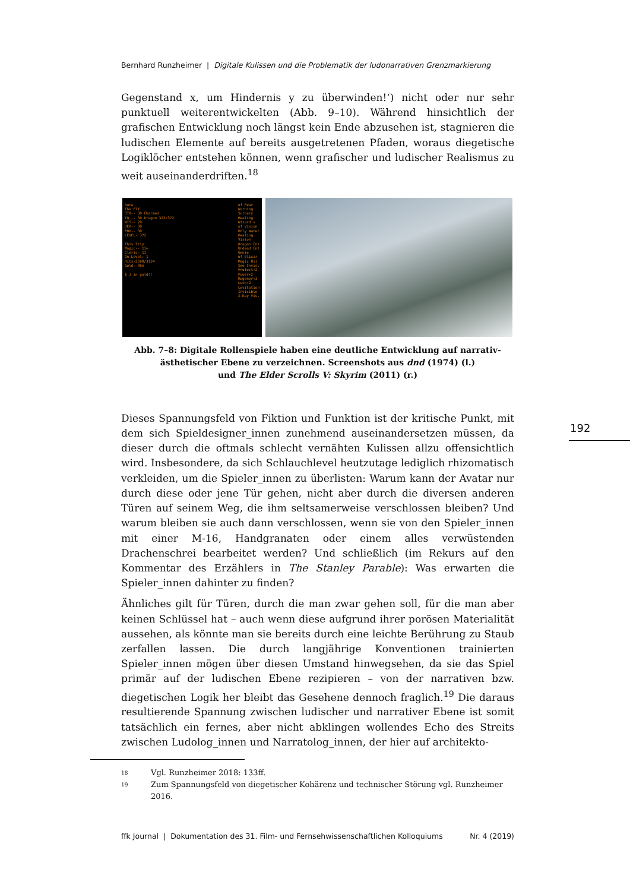Bernhard Runzheimer | Digitale Kulissen und die Problematik der ludonarrativen Grenzmarkierung
Gegenstand x, um Hindernis y zu überwinden!‘) nicht oder nur sehr punktuell weiterentwickelten (Abb. 9–10). Während hinsichtlich der grafischen Entwicklung noch längst kein Ende abzusehen ist, stagnieren die ludischen Elemente auf bereits ausgetretenen Pfaden, woraus diegetische Logiklöcher entstehen können, wenn grafischer und ludischer Realismus zu weit auseinanderdriften.<sup>18</sup>
Aura
The Elf
STR-- 30 Charmed:
IQ -- 30 Dragon 323/372
WIS-- 29
DEX-- 30
END-- 30
LEVEL- 372
This Trip:
Magic-- 11+
Cleric- 11
On Level: 1
Hits-2598/3134
Gold- 866
$ 3 in gold!!
of Fear
Warning
Sorcery
Healing
Wizard's
of Vision
Holy Water
Healing
Vision
Dragon Cnt
Undead Cnt
Genie
of Elixir
Magic Oil
See Invis.
Protect+2
Power+2
Regener+3
Luck+2
Levitation
Invisible
X-Ray Vis.
Abb. 7–8: Digitale Rollenspiele haben eine deutliche Entwicklung auf narrativ-ästhetischer Ebene zu verzeichnen. Screenshots aus dnd (1974) (l.)
und The Elder Scrolls V: Skyrim (2011) (r.)
Dieses Spannungsfeld von Fiktion und Funktion ist der kritische Punkt, mit dem sich Spieldesigner_innen zunehmend auseinandersetzen müssen, da dieser durch die oftmals schlecht vernähten Kulissen allzu offensichtlich wird. Insbesondere, da sich Schlauchlevel heutzutage lediglich rhizomatisch verkleiden, um die Spieler_innen zu überlisten: Warum kann der Avatar nur durch diese oder jene Tür gehen, nicht aber durch die diversen anderen Türen auf seinem Weg, die ihm seltsamerweise verschlossen bleiben? Und warum bleiben sie auch dann verschlossen, wenn sie von den Spieler_innen mit einer M-16, Handgranaten oder einem alles verwüstenden Drachenschrei bearbeitet werden? Und schließlich (im Rekurs auf den Kommentar des Erzählers in The Stanley Parable): Was erwarten die Spieler_innen dahinter zu finden?
Ähnliches gilt für Türen, durch die man zwar gehen soll, für die man aber keinen Schlüssel hat – auch wenn diese aufgrund ihrer porösen Materialität aussehen, als könnte man sie bereits durch eine leichte Berührung zu Staub zerfallen lassen. Die durch langjährige Konventionen trainierten Spieler_innen mögen über diesen Umstand hinwegsehen, da sie das Spiel primär auf der ludischen Ebene rezipieren – von der narrativen bzw. diegetischen Logik her bleibt das Gesehene dennoch fraglich.<sup>19</sup> Die daraus resultierende Spannung zwischen ludischer und narrativer Ebene ist somit tatsächlich ein fernes, aber nicht abklingen wollendes Echo des Streits zwischen Ludolog_innen und Narratolog_innen, der hier auf architekto-
18 Vgl. Runzheimer 2018: 133ff.
19 Zum Spannungsfeld von diegetischer Kohärenz und technischer Störung vgl. Runzheimer 2016.
192
ffk Journal | Dokumentation des 31. Film- und Fernsehwissenschaftlichen Kolloquiums Nr. 4 (2019)